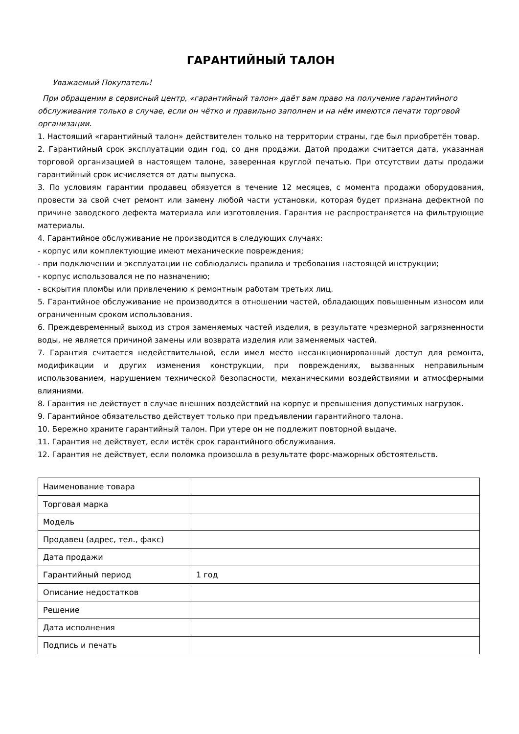ГАРАНТИЙНЫЙ ТАЛОН
Уважаемый Покупатель!
При обращении в сервисный центр, «гарантийный талон» даёт вам право на получение гарантийного обслуживания только в случае, если он чётко и правильно заполнен и на нём имеются печати торговой организации.
1. Настоящий «гарантийный талон» действителен только на территории страны, где был приобретён товар.
2. Гарантийный срок эксплуатации один год, со дня продажи. Датой продажи считается дата, указанная торговой организацией в настоящем талоне, заверенная круглой печатью. При отсутствии даты продажи гарантийный срок исчисляется от даты выпуска.
3. По условиям гарантии продавец обязуется в течение 12 месяцев, с момента продажи оборудования, провести за свой счет ремонт или замену любой части установки, которая будет признана дефектной по причине заводского дефекта материала или изготовления. Гарантия не распространяется на фильтрующие материалы.
4. Гарантийное обслуживание не производится в следующих случаях:
- корпус или комплектующие имеют механические повреждения;
- при подключении и эксплуатации не соблюдались правила и требования настоящей инструкции;
- корпус использовался не по назначению;
- вскрытия пломбы или привлечению к ремонтным работам третьих лиц.
5. Гарантийное обслуживание не производится в отношении частей, обладающих повышенным износом или ограниченным сроком использования.
6. Преждевременный выход из строя заменяемых частей изделия, в результате чрезмерной загрязненности воды, не является причиной замены или возврата изделия или заменяемых частей.
7. Гарантия считается недействительной, если имел место несанкционированный доступ для ремонта, модификации и других изменения конструкции, при повреждениях, вызванных неправильным использованием, нарушением технической безопасности, механическими воздействиями и атмосферными влияниями.
8. Гарантия не действует в случае внешних воздействий на корпус и превышения допустимых нагрузок.
9. Гарантийное обязательство действует только при предъявлении гарантийного талона.
10. Бережно храните гарантийный талон. При утере он не подлежит повторной выдаче.
11. Гарантия не действует, если истёк срок гарантийного обслуживания.
12. Гарантия не действует, если поломка произошла в результате форс-мажорных обстоятельств.
| Наименование товара | |
| Торговая марка | |
| Модель | |
| Продавец (адрес, тел., факс) | |
| Дата продажи | |
| Гарантийный период | 1 год |
| Описание недостатков | |
| Решение | |
| Дата исполнения | |
| Подпись и печать | |